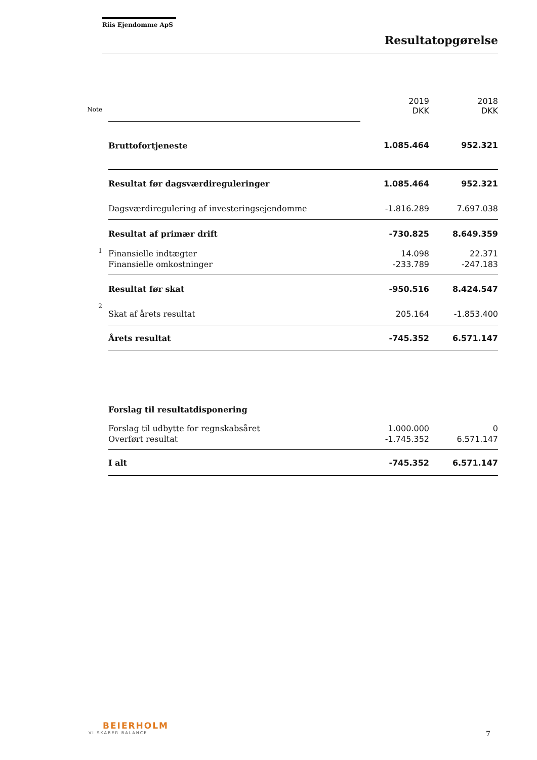Riis Ejendomme ApS
Resultatopgørelse
| | | 2019 | 2018 |
| Note | | DKK | DKK |
| | Bruttofortjeneste | 1.085.464 | 952.321 |
| | Resultat før dagsværdireguleringer | 1.085.464 | 952.321 |
| | Dagsværdiregulering af investeringsejendomme | -1.816.289 | 7.697.038 |
| | Resultat af primær drift | -730.825 | 8.649.359 |
| 1 | Finansielle indtægter | 14.098 | 22.371 |
| | Finansielle omkostninger | -233.789 | -247.183 |
| | Resultat før skat | -950.516 | 8.424.547 |
| 2 | Skat af årets resultat | 205.164 | -1.853.400 |
| | Årets resultat | -745.352 | 6.571.147 |
| | Forslag til resultatdisponering | | |
| | Forslag til udbytte for regnskabsåret | 1.000.000 | 0 |
| | Overført resultat | -1.745.352 | 6.571.147 |
| | I alt | -745.352 | 6.571.147 |
BEIERHOLM
VI SKABER BALANCE
7